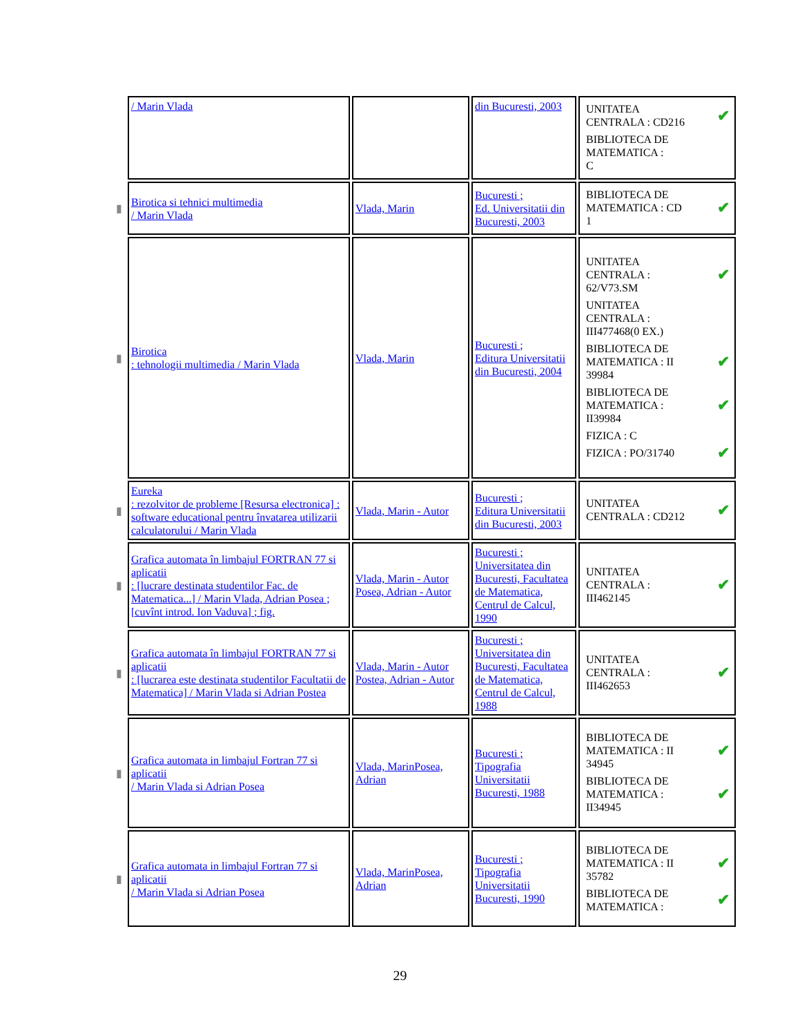| | / Marin Vlada | | din Bucuresti, 2003 | UNITATEA CENTRALA : CD216 ✔ BIBLIOTECA DE MATEMATICA : C |
| ▮ | Birotica si tehnici multimedia / Marin Vlada | Vlada, Marin | Bucuresti ; Ed. Universitatii din Bucuresti, 2003 | BIBLIOTECA DE MATEMATICA : CD 1 ✔ |
| ▮ | Birotica : tehnologii multimedia / Marin Vlada | Vlada, Marin | Bucuresti ; Editura Universitatii din Bucuresti, 2004 | UNITATEA CENTRALA : 62/V73.SM ✔ UNITATEA CENTRALA : III477468(0 EX.) BIBLIOTECA DE MATEMATICA : II 39984 ✔ BIBLIOTECA DE MATEMATICA : II39984 ✔ FIZICA : C FIZICA : PO/31740 ✔ |
| ▮ | Eureka : rezolvitor de probleme [Resursa electronica] : software educational pentru învatarea utilizarii calculatorului / Marin Vlada | Vlada, Marin - Autor | Bucuresti ; Editura Universitatii din Bucuresti, 2003 | UNITATEA CENTRALA : CD212 ✔ |
| ▮ | Grafica automata în limbajul FORTRAN 77 si aplicatii : [lucrare destinata studentilor Fac. de Matematica...] / Marin Vlada, Adrian Posea ; [cuvînt introd. Ion Vaduva] ; fig. | Vlada, Marin - Autor Posea, Adrian - Autor | Bucuresti ; Universitatea din Bucuresti, Facultatea de Matematica, Centrul de Calcul, 1990 | UNITATEA CENTRALA : III462145 ✔ |
| ▮ | Grafica automata în limbajul FORTRAN 77 si aplicatii : [lucrarea este destinata studentilor Facultatii de Matematica] / Marin Vlada si Adrian Postea | Vlada, Marin - Autor Postea, Adrian - Autor | Bucuresti ; Universitatea din Bucuresti, Facultatea de Matematica, Centrul de Calcul, 1988 | UNITATEA CENTRALA : III462653 ✔ |
| ▮ | Grafica automata in limbajul Fortran 77 si aplicatii / Marin Vlada si Adrian Posea | Vlada, MarinPosea, Adrian | Bucuresti ; Tipografia Universitatii Bucuresti, 1988 | BIBLIOTECA DE MATEMATICA : II 34945 ✔ BIBLIOTECA DE MATEMATICA : II34945 ✔ |
| ▮ | Grafica automata in limbajul Fortran 77 si aplicatii / Marin Vlada si Adrian Posea | Vlada, MarinPosea, Adrian | Bucuresti ; Tipografia Universitatii Bucuresti, 1990 | BIBLIOTECA DE MATEMATICA : II 35782 ✔ BIBLIOTECA DE MATEMATICA : ✔ |
29